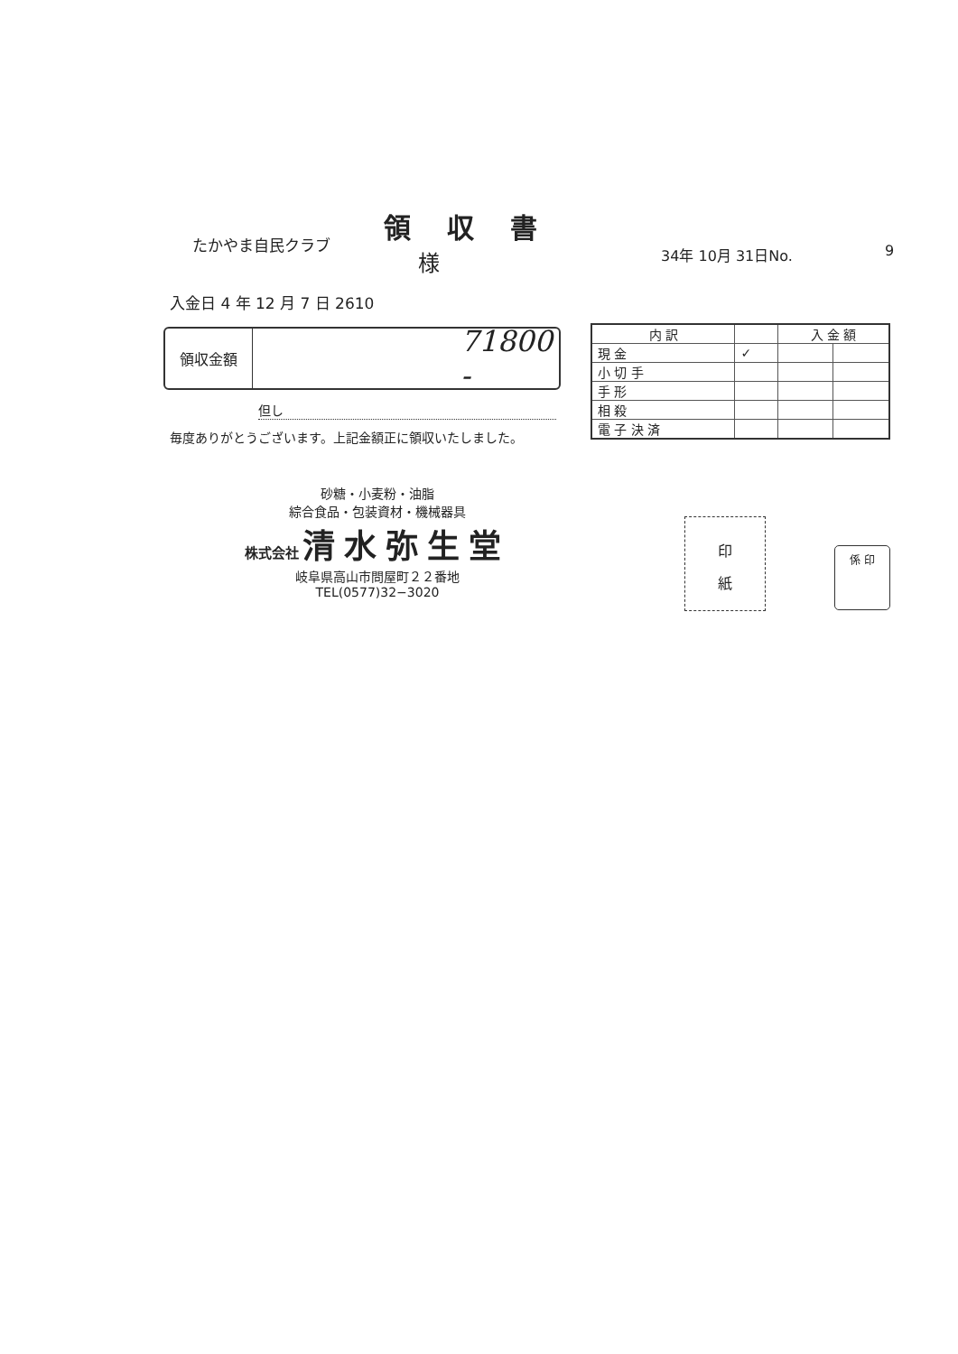領収書
たかやま自民クラブ
様 34年 10月 31日No. 9
入金日 4 年 12 月 7 日 2610
領収金額
71800 -
但し
毎度ありがとうございます。上記金額正に領収いたしました。
| 内 訳 | | 入 金 額 | |
| --- | --- | --- | --- |
| 現 金 | ✓ | | |
| 小 切 手 | | | |
| 手 形 | | | |
| 相 殺 | | | |
| 電 子 決 済 | | | |
砂糖・小麦粉・油脂
綜合食品・包装資材・機械器具
株式会社 清水弥生堂
岐阜県高山市問屋町２２番地
TEL(0577)32−3020
印
紙
係 印